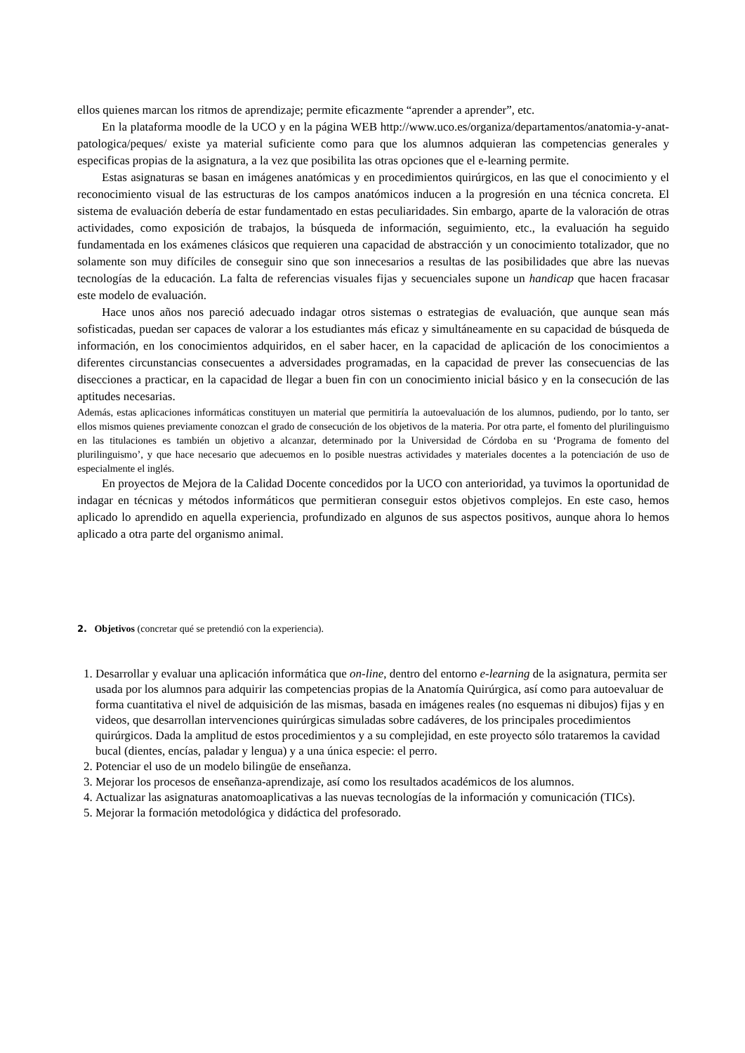ellos quienes marcan los ritmos de aprendizaje; permite eficazmente “aprender a aprender”, etc.
En la plataforma moodle de la UCO y en la página WEB http://www.uco.es/organiza/departamentos/anatomia-y-anat-patologica/peques/ existe ya material suficiente como para que los alumnos adquieran las competencias generales y especificas propias de la asignatura, a la vez que posibilita las otras opciones que el e-learning permite.
Estas asignaturas se basan en imágenes anatómicas y en procedimientos quirúrgicos, en las que el conocimiento y el reconocimiento visual de las estructuras de los campos anatómicos inducen a la progresión en una técnica concreta. El sistema de evaluación debería de estar fundamentado en estas peculiaridades. Sin embargo, aparte de la valoración de otras actividades, como exposición de trabajos, la búsqueda de información, seguimiento, etc., la evaluación ha seguido fundamentada en los exámenes clásicos que requieren una capacidad de abstracción y un conocimiento totalizador, que no solamente son muy difíciles de conseguir sino que son innecesarios a resultas de las posibilidades que abre las nuevas tecnologías de la educación. La falta de referencias visuales fijas y secuenciales supone un handicap que hacen fracasar este modelo de evaluación.
Hace unos años nos pareció adecuado indagar otros sistemas o estrategias de evaluación, que aunque sean más sofisticadas, puedan ser capaces de valorar a los estudiantes más eficaz y simultáneamente en su capacidad de búsqueda de información, en los conocimientos adquiridos, en el saber hacer, en la capacidad de aplicación de los conocimientos a diferentes circunstancias consecuentes a adversidades programadas, en la capacidad de prever las consecuencias de las disecciones a practicar, en la capacidad de llegar a buen fin con un conocimiento inicial básico y en la consecución de las aptitudes necesarias.
Además, estas aplicaciones informáticas constituyen un material que permitiría la autoevaluación de los alumnos, pudiendo, por lo tanto, ser ellos mismos quienes previamente conozcan el grado de consecución de los objetivos de la materia. Por otra parte, el fomento del plurilinguismo en las titulaciones es también un objetivo a alcanzar, determinado por la Universidad de Córdoba en su ‘Programa de fomento del plurilinguismo’, y que hace necesario que adecuemos en lo posible nuestras actividades y materiales docentes a la potenciación de uso de especialmente el inglés.
En proyectos de Mejora de la Calidad Docente concedidos por la UCO con anterioridad, ya tuvimos la oportunidad de indagar en técnicas y métodos informáticos que permitieran conseguir estos objetivos complejos. En este caso, hemos aplicado lo aprendido en aquella experiencia, profundizado en algunos de sus aspectos positivos, aunque ahora lo hemos aplicado a otra parte del organismo animal.
2. Objetivos (concretar qué se pretendió con la experiencia).
1. Desarrollar y evaluar una aplicación informática que on-line, dentro del entorno e-learning de la asignatura, permita ser usada por los alumnos para adquirir las competencias propias de la Anatomía Quirúrgica, así como para autoevaluar de forma cuantitativa el nivel de adquisición de las mismas, basada en imágenes reales (no esquemas ni dibujos) fijas y en videos, que desarrollan intervenciones quirúrgicas simuladas sobre cadáveres, de los principales procedimientos quirúrgicos. Dada la amplitud de estos procedimientos y a su complejidad, en este proyecto sólo trataremos la cavidad bucal (dientes, encías, paladar y lengua) y a una única especie: el perro.
2. Potenciar el uso de un modelo bilingüe de enseñanza.
3. Mejorar los procesos de enseñanza-aprendizaje, así como los resultados académicos de los alumnos.
4. Actualizar las asignaturas anatomoaplicativas a las nuevas tecnologías de la información y comunicación (TICs).
5. Mejorar la formación metodológica y didáctica del profesorado.